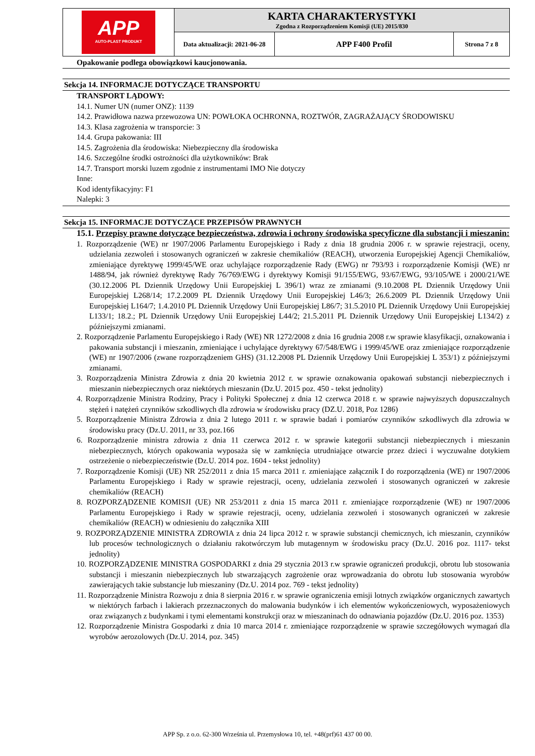| APP AUTO-PLAST PRODUKT | KARTA CHARAKTERYSTYKI Zgodna z Rozporządzeniem Komisji (UE) 2015/830 | | |
| | Data aktualizacji: 2021-06-28 | APP F400 Profil | Strona 7 z 8 |
Opakowanie podlega obowiązkowi kaucjonowania.
Sekcja 14. INFORMACJE DOTYCZĄCE TRANSPORTU
TRANSPORT LĄDOWY:
14.1. Numer UN (numer ONZ): 1139
14.2. Prawidłowa nazwa przewozowa UN: POWŁOKA OCHRONNA, ROZTWÓR, ZAGRAŻAJĄCY ŚRODOWISKU
14.3. Klasa zagrożenia w transporcie: 3
14.4. Grupa pakowania: III
14.5. Zagrożenia dla środowiska: Niebezpieczny dla środowiska
14.6. Szczególne środki ostrożności dla użytkowników: Brak
14.7. Transport morski luzem zgodnie z instrumentami IMO Nie dotyczy
Inne:
Kod identyfikacyjny: F1
Nalepki: 3
Sekcja 15. INFORMACJE DOTYCZĄCE PRZEPISÓW PRAWNYCH
15.1. Przepisy prawne dotyczące bezpieczeństwa, zdrowia i ochrony środowiska specyficzne dla substancji i mieszanin:
1. Rozporządzenie (WE) nr 1907/2006 Parlamentu Europejskiego i Rady z dnia 18 grudnia 2006 r. w sprawie rejestracji, oceny, udzielania zezwoleń i stosowanych ograniczeń w zakresie chemikaliów (REACH), utworzenia Europejskiej Agencji Chemikaliów, zmieniające dyrektywę 1999/45/WE oraz uchylające rozporządzenie Rady (EWG) nr 793/93 i rozporządzenie Komisji (WE) nr 1488/94, jak również dyrektywę Rady 76/769/EWG i dyrektywy Komisji 91/155/EWG, 93/67/EWG, 93/105/WE i 2000/21/WE (30.12.2006 PL Dziennik Urzędowy Unii Europejskiej L 396/1) wraz ze zmianami (9.10.2008 PL Dziennik Urzędowy Unii Europejskiej L268/14; 17.2.2009 PL Dziennik Urzędowy Unii Europejskiej L46/3; 26.6.2009 PL Dziennik Urzędowy Unii Europejskiej L164/7; 1.4.2010 PL Dziennik Urzędowy Unii Europejskiej L86/7; 31.5.2010 PL Dziennik Urzędowy Unii Europejskiej L133/1; 18.2.; PL Dziennik Urzędowy Unii Europejskiej L44/2; 21.5.2011 PL Dziennik Urzędowy Unii Europejskiej L134/2) z późniejszymi zmianami.
2. Rozporządzenie Parlamentu Europejskiego i Rady (WE) NR 1272/2008 z dnia 16 grudnia 2008 r.w sprawie klasyfikacji, oznakowania i pakowania substancji i mieszanin, zmieniające i uchylające dyrektywy 67/548/EWG i 1999/45/WE oraz zmieniające rozporządzenie (WE) nr 1907/2006 (zwane rozporządzeniem GHS) (31.12.2008 PL Dziennik Urzędowy Unii Europejskiej L 353/1) z późniejszymi zmianami.
3. Rozporządzenia Ministra Zdrowia z dnia 20 kwietnia 2012 r. w sprawie oznakowania opakowań substancji niebezpiecznych i mieszanin niebezpiecznych oraz niektórych mieszanin (Dz.U. 2015 poz. 450 - tekst jednolity)
4. Rozporządzenie Ministra Rodziny, Pracy i Polityki Społecznej z dnia 12 czerwca 2018 r. w sprawie najwyższych dopuszczalnych stężeń i natężeń czynników szkodliwych dla zdrowia w środowisku pracy (DZ.U. 2018, Poz 1286)
5. Rozporządzenie Ministra Zdrowia z dnia 2 lutego 2011 r. w sprawie badań i pomiarów czynników szkodliwych dla zdrowia w środowisku pracy (Dz.U. 2011, nr 33, poz.166
6. Rozporządzenie ministra zdrowia z dnia 11 czerwca 2012 r. w sprawie kategorii substancji niebezpiecznych i mieszanin niebezpiecznych, których opakowania wyposaża się w zamknięcia utrudniające otwarcie przez dzieci i wyczuwalne dotykiem ostrzeżenie o niebezpieczeństwie (Dz.U. 2014 poz. 1604 - tekst jednolity)
7. Rozporządzenie Komisji (UE) NR 252/2011 z dnia 15 marca 2011 r. zmieniające załącznik I do rozporządzenia (WE) nr 1907/2006 Parlamentu Europejskiego i Rady w sprawie rejestracji, oceny, udzielania zezwoleń i stosowanych ograniczeń w zakresie chemikaliów (REACH)
8. ROZPORZĄDZENIE KOMISJI (UE) NR 253/2011 z dnia 15 marca 2011 r. zmieniające rozporządzenie (WE) nr 1907/2006 Parlamentu Europejskiego i Rady w sprawie rejestracji, oceny, udzielania zezwoleń i stosowanych ograniczeń w zakresie chemikaliów (REACH) w odniesieniu do załącznika XIII
9. ROZPORZĄDZENIE MINISTRA ZDROWIA z dnia 24 lipca 2012 r. w sprawie substancji chemicznych, ich mieszanin, czynników lub procesów technologicznych o działaniu rakotwórczym lub mutagennym w środowisku pracy (Dz.U. 2016 poz. 1117- tekst jednolity)
10. ROZPORZĄDZENIE MINISTRA GOSPODARKI z dnia 29 stycznia 2013 r.w sprawie ograniczeń produkcji, obrotu lub stosowania substancji i mieszanin niebezpiecznych lub stwarzających zagrożenie oraz wprowadzania do obrotu lub stosowania wyrobów zawierających takie substancje lub mieszaniny (Dz.U. 2014 poz. 769 - tekst jednolity)
11. Rozporządzenie Ministra Rozwoju z dnia 8 sierpnia 2016 r. w sprawie ograniczenia emisji lotnych związków organicznych zawartych w niektórych farbach i lakierach przeznaczonych do malowania budynków i ich elementów wykończeniowych, wyposażeniowych oraz związanych z budynkami i tymi elementami konstrukcji oraz w mieszaninach do odnawiania pojazdów (Dz.U. 2016 poz. 1353)
12. Rozporządzenie Ministra Gospodarki z dnia 10 marca 2014 r. zmieniające rozporządzenie w sprawie szczegółowych wymagań dla wyrobów aerozolowych (Dz.U. 2014, poz. 345)
APP Sp. z o.o. 62-300 Września ul. Przemysłowa 10, tel. +48(prf)61 437 00 00.